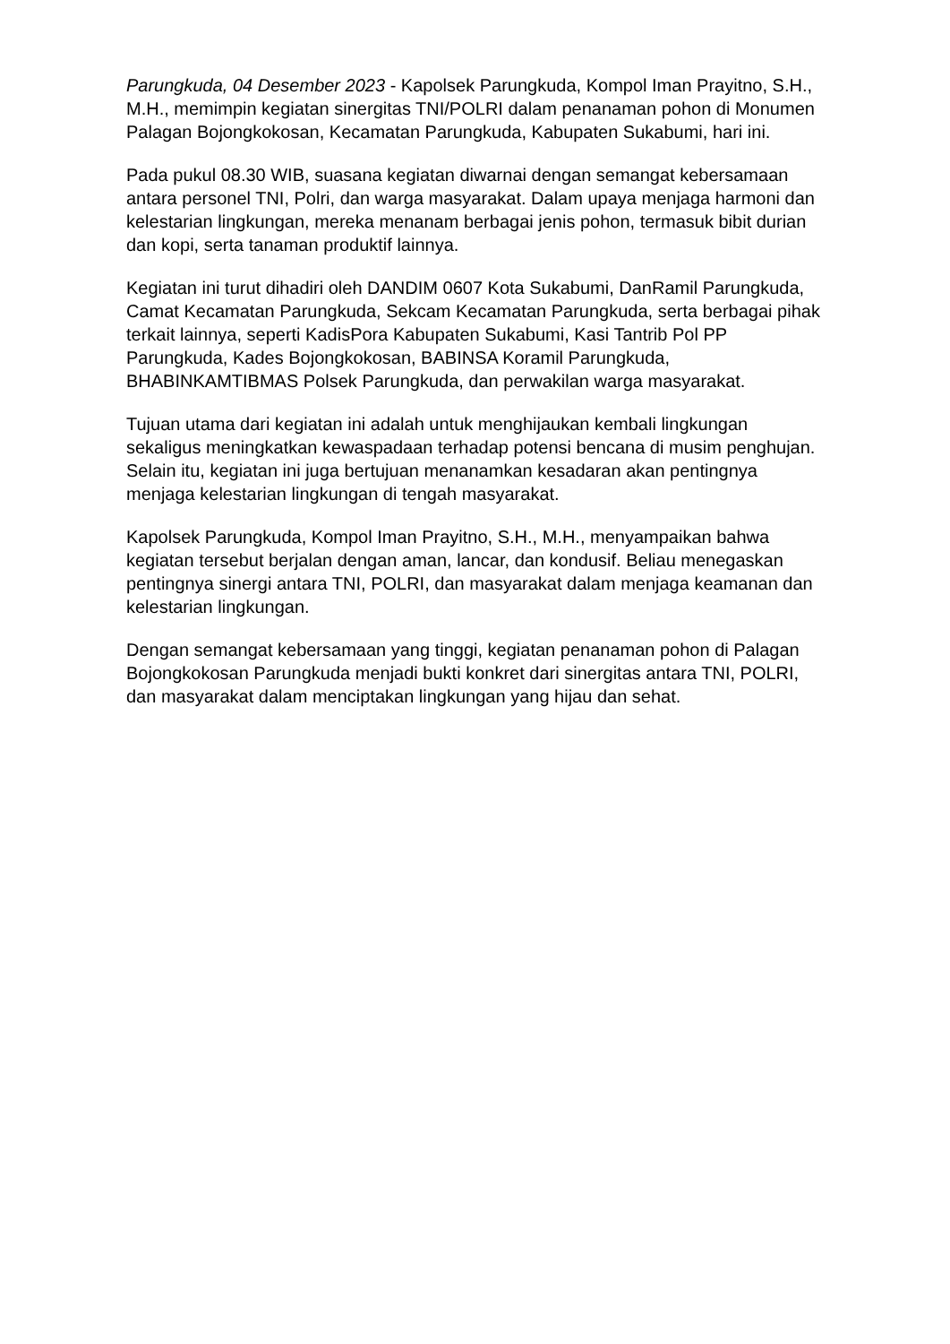Parungkuda, 04 Desember 2023 - Kapolsek Parungkuda, Kompol Iman Prayitno, S.H., M.H., memimpin kegiatan sinergitas TNI/POLRI dalam penanaman pohon di Monumen Palagan Bojongkokosan, Kecamatan Parungkuda, Kabupaten Sukabumi, hari ini.
Pada pukul 08.30 WIB, suasana kegiatan diwarnai dengan semangat kebersamaan antara personel TNI, Polri, dan warga masyarakat. Dalam upaya menjaga harmoni dan kelestarian lingkungan, mereka menanam berbagai jenis pohon, termasuk bibit durian dan kopi, serta tanaman produktif lainnya.
Kegiatan ini turut dihadiri oleh DANDIM 0607 Kota Sukabumi, DanRamil Parungkuda, Camat Kecamatan Parungkuda, Sekcam Kecamatan Parungkuda, serta berbagai pihak terkait lainnya, seperti KadisPora Kabupaten Sukabumi, Kasi Tantrib Pol PP Parungkuda, Kades Bojongkokosan, BABINSA Koramil Parungkuda, BHABINKAMTIBMAS Polsek Parungkuda, dan perwakilan warga masyarakat.
Tujuan utama dari kegiatan ini adalah untuk menghijaukan kembali lingkungan sekaligus meningkatkan kewaspadaan terhadap potensi bencana di musim penghujan. Selain itu, kegiatan ini juga bertujuan menanamkan kesadaran akan pentingnya menjaga kelestarian lingkungan di tengah masyarakat.
Kapolsek Parungkuda, Kompol Iman Prayitno, S.H., M.H., menyampaikan bahwa kegiatan tersebut berjalan dengan aman, lancar, dan kondusif. Beliau menegaskan pentingnya sinergi antara TNI, POLRI, dan masyarakat dalam menjaga keamanan dan kelestarian lingkungan.
Dengan semangat kebersamaan yang tinggi, kegiatan penanaman pohon di Palagan Bojongkokosan Parungkuda menjadi bukti konkret dari sinergitas antara TNI, POLRI, dan masyarakat dalam menciptakan lingkungan yang hijau dan sehat.